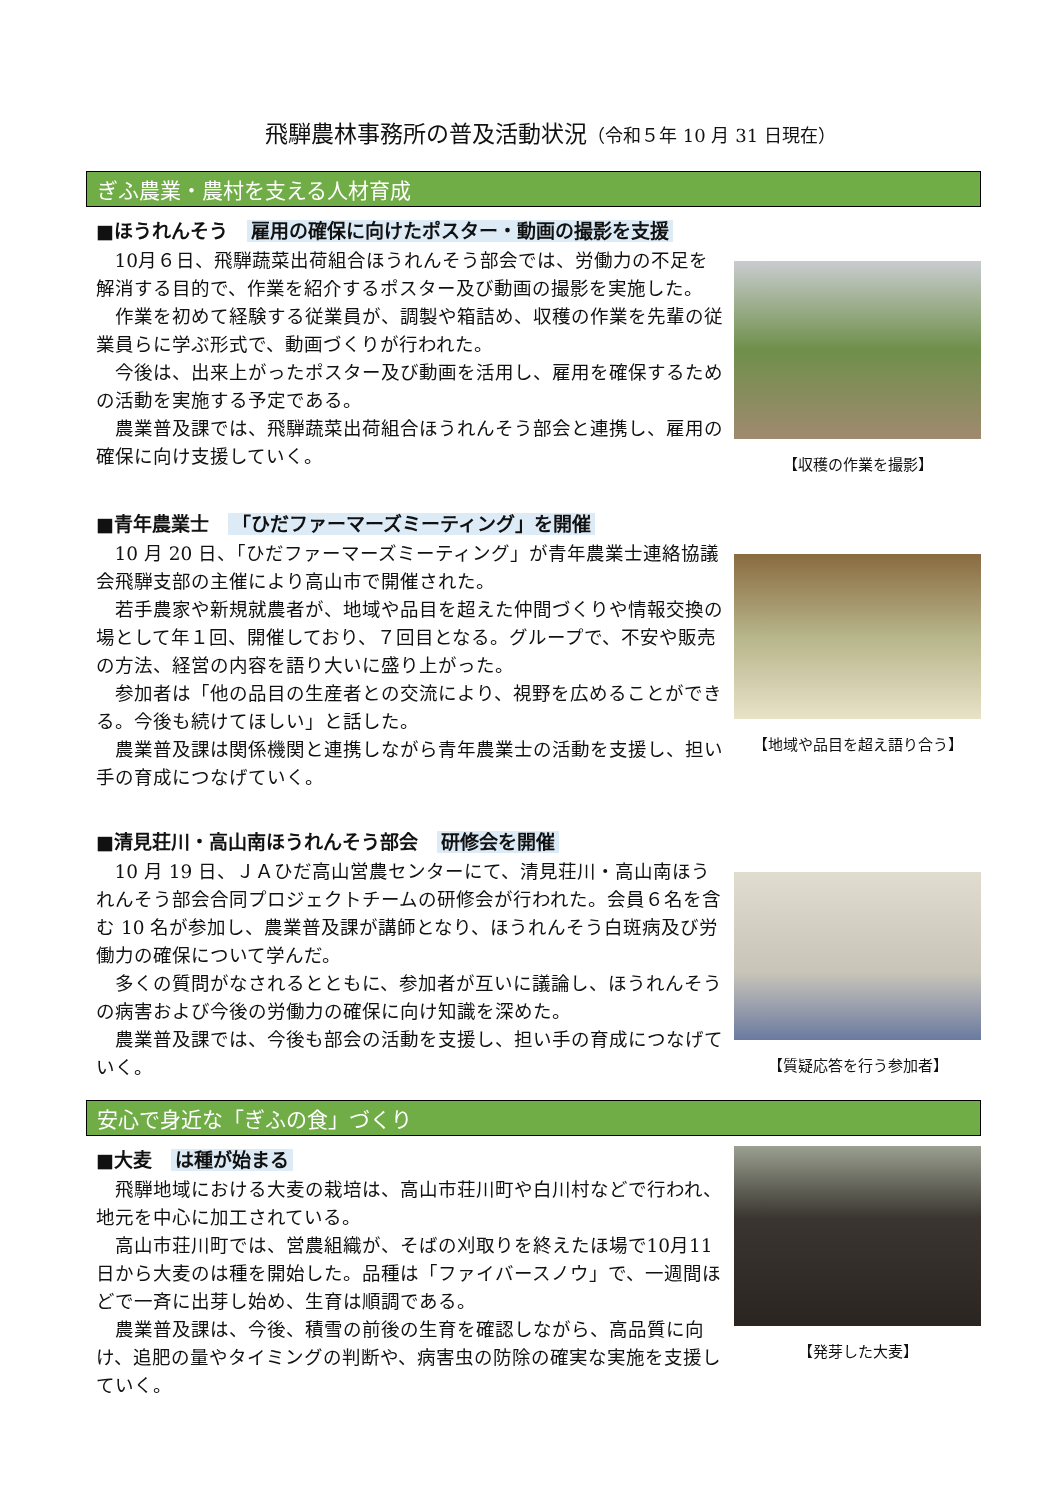飛騨農林事務所の普及活動状況（令和５年 10 月 31 日現在）
ぎふ農業・農村を支える人材育成
■ほうれんそう　雇用の確保に向けたポスター・動画の撮影を支援
10月６日、飛騨蔬菜出荷組合ほうれんそう部会では、労働力の不足を解消する目的で、作業を紹介するポスター及び動画の撮影を実施した。
作業を初めて経験する従業員が、調製や箱詰め、収穫の作業を先輩の従業員らに学ぶ形式で、動画づくりが行われた。
今後は、出来上がったポスター及び動画を活用し、雇用を確保するための活動を実施する予定である。
農業普及課では、飛騨蔬菜出荷組合ほうれんそう部会と連携し、雇用の確保に向け支援していく。
【収穫の作業を撮影】
■青年農業士　「ひだファーマーズミーティング」を開催
10 月 20 日、「ひだファーマーズミーティング」が青年農業士連絡協議会飛騨支部の主催により高山市で開催された。
若手農家や新規就農者が、地域や品目を超えた仲間づくりや情報交換の場として年１回、開催しており、７回目となる。グループで、不安や販売の方法、経営の内容を語り大いに盛り上がった。
参加者は「他の品目の生産者との交流により、視野を広めることができる。今後も続けてほしい」と話した。
農業普及課は関係機関と連携しながら青年農業士の活動を支援し、担い手の育成につなげていく。
【地域や品目を超え語り合う】
■清見荘川・高山南ほうれんそう部会　研修会を開催
10 月 19 日、ＪＡひだ高山営農センターにて、清見荘川・高山南ほうれんそう部会合同プロジェクトチームの研修会が行われた。会員６名を含む 10 名が参加し、農業普及課が講師となり、ほうれんそう白斑病及び労働力の確保について学んだ。
多くの質問がなされるとともに、参加者が互いに議論し、ほうれんそうの病害および今後の労働力の確保に向け知識を深めた。
農業普及課では、今後も部会の活動を支援し、担い手の育成につなげていく。
【質疑応答を行う参加者】
安心で身近な「ぎふの食」づくり
■大麦　は種が始まる
飛騨地域における大麦の栽培は、高山市荘川町や白川村などで行われ、地元を中心に加工されている。
高山市荘川町では、営農組織が、そばの刈取りを終えたほ場で10月11日から大麦のは種を開始した。品種は「ファイバースノウ」で、一週間ほどで一斉に出芽し始め、生育は順調である。
農業普及課は、今後、積雪の前後の生育を確認しながら、高品質に向け、追肥の量やタイミングの判断や、病害虫の防除の確実な実施を支援していく。
【発芽した大麦】